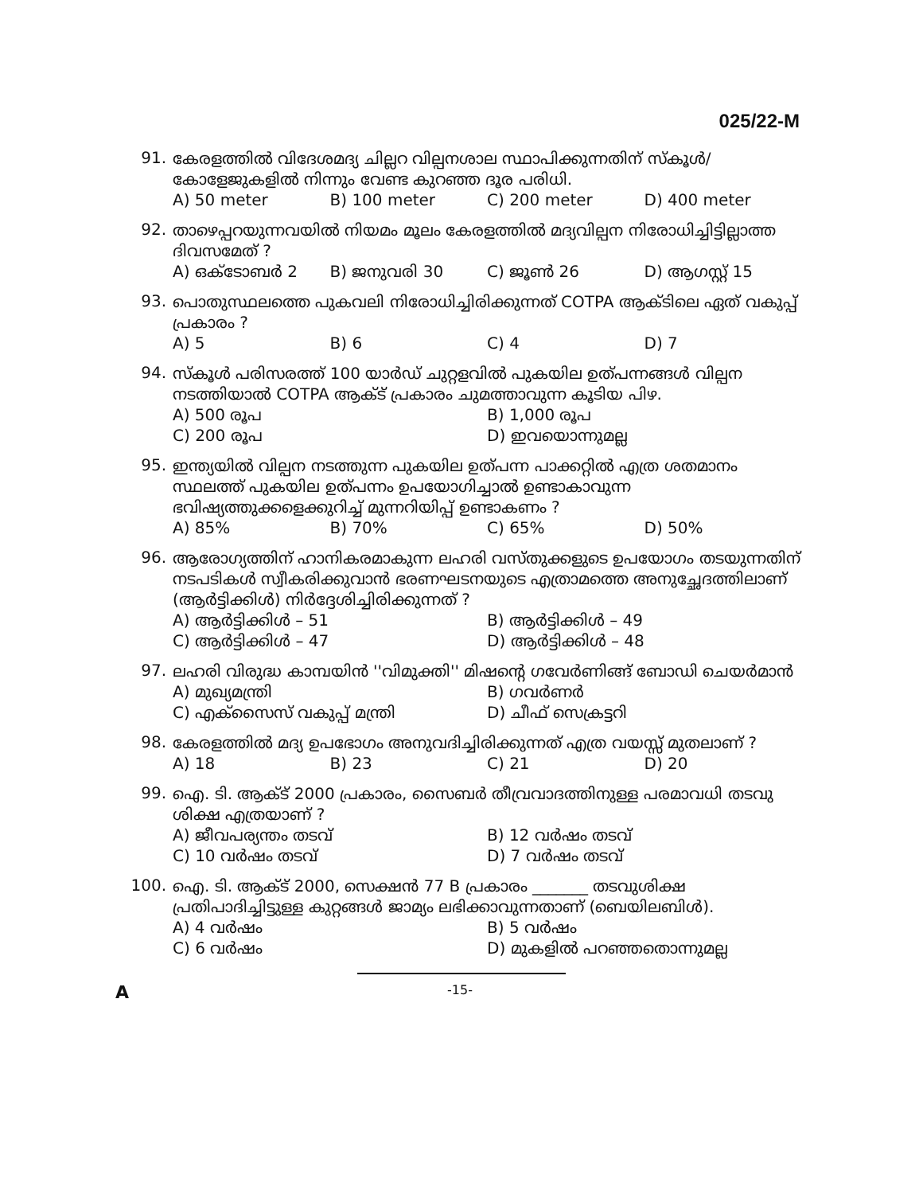025/22-M
91.
കേരളത്തിൽ വിദേശമദ്യ ചില്ലറ വില്പനശാല സ്ഥാപിക്കുന്നതിന് സ്കൂൾ/കോളേജുകളിൽ നിന്നും വേണ്ട കുറഞ്ഞ ദൂര പരിധി.
A) 50 meter B) 100 meter C) 200 meter D) 400 meter
92.
താഴെപ്പറയുന്നവയിൽ നിയമം മൂലം കേരളത്തിൽ മദ്യവില്പന നിരോധിച്ചിട്ടില്ലാത്ത ദിവസമേത് ?
A) ഒക്ടോബർ 2 B) ജനുവരി 30 C) ജൂൺ 26 D) ആഗസ്റ്റ് 15
93.
പൊതുസ്ഥലത്തെ പുകവലി നിരോധിച്ചിരിക്കുന്നത് COTPA ആക്ടിലെ ഏത് വകുപ്പ് പ്രകാരം ?
A) 5 B) 6 C) 4 D) 7
94.
സ്കൂൾ പരിസരത്ത് 100 യാർഡ് ചുറ്റളവിൽ പുകയില ഉത്പന്നങ്ങൾ വില്പന നടത്തിയാൽ COTPA ആക്ട് പ്രകാരം ചുമത്താവുന്ന കൂടിയ പിഴ.
A) 500 രൂപ B) 1,000 രൂപ C) 200 രൂപ D) ഇവയൊന്നുമല്ല
95.
ഇന്ത്യയിൽ വില്പന നടത്തുന്ന പുകയില ഉത്പന്ന പാക്കറ്റിൽ എത്ര ശതമാനം സ്ഥലത്ത് പുകയില ഉത്പന്നം ഉപയോഗിച്ചാൽ ഉണ്ടാകാവുന്ന ഭവിഷ്യത്തുക്കളെക്കുറിച്ച് മുന്നറിയിപ്പ് ഉണ്ടാകണം ?
A) 85% B) 70% C) 65% D) 50%
96.
ആരോഗ്യത്തിന് ഹാനികരമാകുന്ന ലഹരി വസ്തുക്കളുടെ ഉപയോഗം തടയുന്നതിന് നടപടികൾ സ്വീകരിക്കുവാൻ ഭരണഘടനയുടെ എത്രാമത്തെ അനുച്ഛേദത്തിലാണ് (ആർട്ടിക്കിൾ) നിർദ്ദേശിച്ചിരിക്കുന്നത് ?
A) ആർട്ടിക്കിൾ – 51 B) ആർട്ടിക്കിൾ – 49 C) ആർട്ടിക്കിൾ – 47 D) ആർട്ടിക്കിൾ – 48
97.
ലഹരി വിരുദ്ധ കാമ്പയിൻ ''വിമുക്തി'' മിഷന്റെ ഗവേർണിങ്ങ് ബോഡി ചെയർമാൻ
A) മുഖ്യമന്ത്രി B) ഗവർണർ C) എക്സൈസ് വകുപ്പ് മന്ത്രി D) ചീഫ് സെക്രട്ടറി
98.
കേരളത്തിൽ മദ്യ ഉപഭോഗം അനുവദിച്ചിരിക്കുന്നത് എത്ര വയസ്സ് മുതലാണ് ?
A) 18 B) 23 C) 21 D) 20
99.
ഐ. ടി. ആക്ട് 2000 പ്രകാരം, സൈബർ തീവ്രവാദത്തിനുള്ള പരമാവധി തടവു ശിക്ഷ എത്രയാണ് ?
A) ജീവപര്യന്തം തടവ് B) 12 വർഷം തടവ് C) 10 വർഷം തടവ് D) 7 വർഷം തടവ്
100.
ഐ. ടി. ആക്ട് 2000, സെക്ഷൻ 77 B പ്രകാരം _______ തടവുശിക്ഷ പ്രതിപാദിച്ചിട്ടുള്ള കുറ്റങ്ങൾ ജാമ്യം ലഭിക്കാവുന്നതാണ് (ബെയിലബിൾ).
A) 4 വർഷം B) 5 വർഷം C) 6 വർഷം D) മുകളിൽ പറഞ്ഞതൊന്നുമല്ല
A -15-